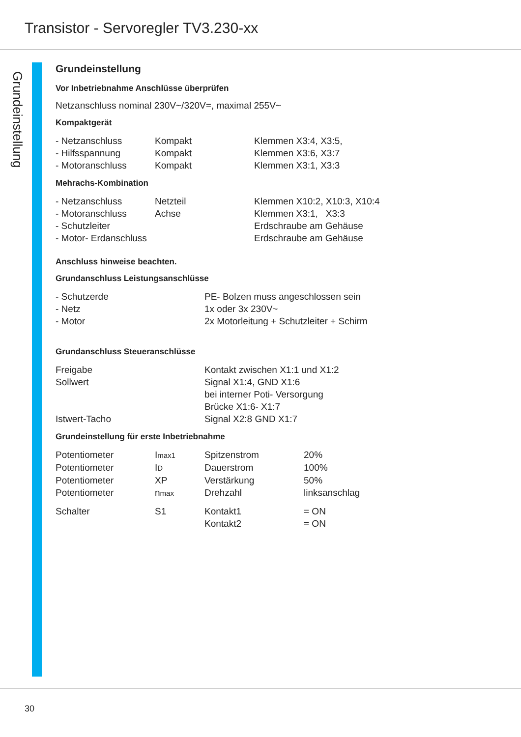Transistor - Servoregler TV3.230-xx
Grundeinstellung
Grundeinstellung
Vor Inbetriebnahme Anschlüsse überprüfen
Netzanschluss nominal 230V~/320V=, maximal 255V~
Kompaktgerät
| - Netzanschluss | Kompakt | Klemmen X3:4, X3:5, |
| - Hilfsspannung | Kompakt | Klemmen X3:6, X3:7 |
| - Motoranschluss | Kompakt | Klemmen X3:1, X3:3 |
Mehrachs-Kombination
| - Netzanschluss | Netzteil | Klemmen X10:2, X10:3, X10:4 |
| - Motoranschluss | Achse | Klemmen X3:1, X3:3 |
| - Schutzleiter | | Erdschraube am Gehäuse |
| - Motor- Erdanschluss | | Erdschraube am Gehäuse |
Anschluss hinweise beachten.
Grundanschluss Leistungsanschlüsse
| - Schutzerde | PE- Bolzen muss angeschlossen sein |
| - Netz | 1x oder 3x 230V~ |
| - Motor | 2x Motorleitung + Schutzleiter + Schirm |
Grundanschluss Steueranschlüsse
| Freigabe | Kontakt zwischen X1:1 und X1:2 |
| Sollwert | Signal X1:4, GND X1:6 |
| | bei interner Poti- Versorgung |
| | Brücke X1:6- X1:7 |
| Istwert-Tacho | Signal X2:8 GND X1:7 |
Grundeinstellung für erste Inbetriebnahme
| Potentiometer | I<sub>max1</sub> | Spitzenstrom | 20% |
| Potentiometer | I<sub>D</sub> | Dauerstrom | 100% |
| Potentiometer | XP | Verstärkung | 50% |
| Potentiometer | n<sub>max</sub> | Drehzahl | linksanschlag |
| Schalter | S1 | Kontakt1 | = ON |
| | | Kontakt2 | = ON |
30